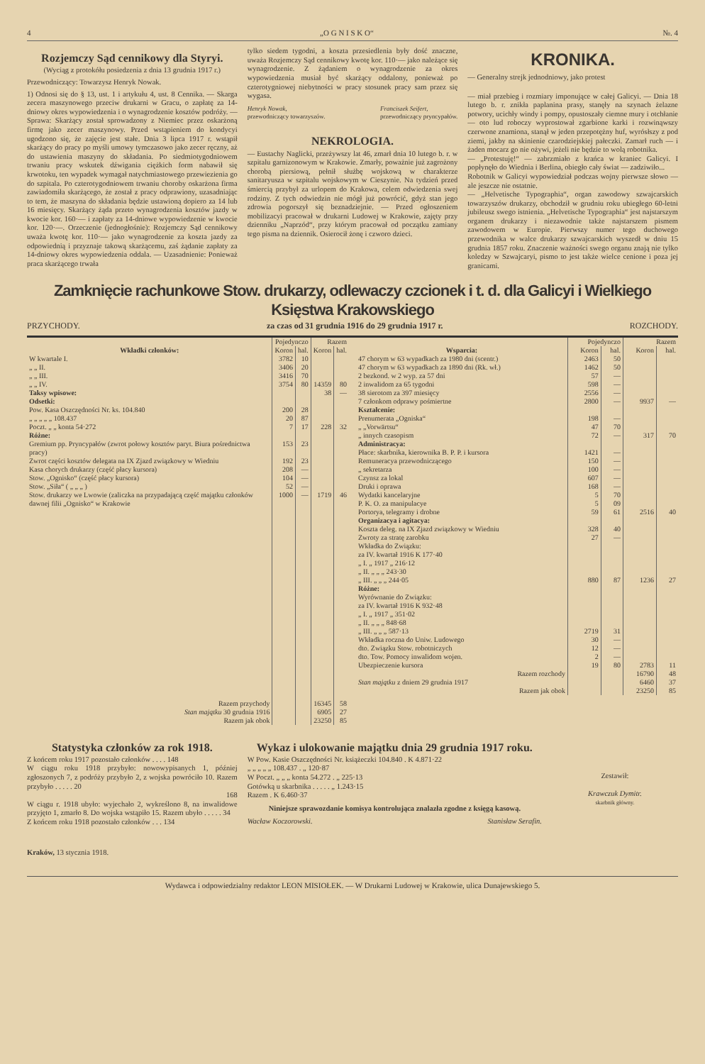4 „O G N I S K O“№. 4
Rozjemczy Sąd cennikowy dla Styryi.
(Wyciąg z protokółu posiedzenia z dnia 13 grudnia 1917 r.)
Przewodniczący: Towarzysz Henryk Nowak.
1) Odnosi się do § 13, ust. 1 i artykułu 4, ust. 8 Cennika. — Skarga zecera maszynowego przeciw drukarni w Gracu, o zapłatę za 14-dniowy okres wypowiedzenia i o wynagrodzenie kosztów podróży. — Sprawa: Skarżący został sprowadzony z Niemiec przez oskarżoną firmę jako zecer maszynowy. Przed wstąpieniem do kondycyi ugodzono się, że zajęcie jest stałe. Dnia 3 lipca 1917 r. wstąpił skarżący do pracy po myśli umowy tymczasowo jako zecer ręczny, aż do ustawienia maszyny do składania. Po siedmiotygodniowem trwaniu pracy wskutek dźwigania ciężkich form nabawił się krwotoku, ten wypadek wymagał natychmiastowego przewiezienia go do szpitala. Po czterotygodniowem trwaniu choroby oskarżona firma zawiadomiła skarżącego, że został z pracy odprawiony, uzasadniając to tem, że maszyna do składania będzie ustawioną dopiero za 14 lub 16 miesięcy. Skarżący żąda przeto wynagrodzenia kosztów jazdy w kwocie kor. 160·— i zapłaty za 14-dniowe wypowiedzenie w kwocie kor. 120·—. Orzeczenie (jednogłośnie): Rozjemczy Sąd cennikowy uważa kwotę kor. 110·— jako wynagrodzenie za koszta jazdy za odpowiednią i przyznaje takową skarżącemu, zaś żądanie zapłaty za 14-dniowy okres wypowiedzenia oddala. — Uzasadnienie: Ponieważ praca skarżącego trwała
tylko siedem tygodni, a koszta przesiedlenia były dość znaczne, uważa Rozjemczy Sąd cennikowy kwotę kor. 110·— jako należące się wynagrodzenie. Z żądaniem o wynagrodzenie za okres wypowiedzenia musiał być skarżący oddalony, ponieważ po czterotygniowej niebytności w pracy stosunek pracy sam przez się wygasa.
Henryk Nowak,
przewodniczący towarzyszów. Franciszek Seifert,
przewodniczący pryncypałów.
NEKROLOGIA.
— Eustachy Naglicki, przeżywszy lat 46, zmarł dnia 10 lutego b. r. w szpitalu garnizonowym w Krakowie. Zmarły, poważnie już zagrożony chorobą piersiową, pełnił służbę wojskową w charakterze sanitaryusza w szpitalu wojskowym w Cieszynie. Na tydzień przed śmiercią przybył za urlopem do Krakowa, celem odwiedzenia swej rodziny. Z tych odwiedzin nie mógł już powrócić, gdyż stan jego zdrowia pogorszył się beznadziejnie. — Przed ogłoszeniem mobilizacyi pracował w drukarni Ludowej w Krakowie, zajęty przy dzienniku „Naprzód“, przy którym pracował od początku zamiany tego pisma na dziennik. Osierocił żonę i czworo dzieci.
KRONIKA.
— Generalny strejk jednodniowy, jako protest
— miał przebieg i rozmiary imponujące w całej Galicyi. — Dnia 18 lutego b. r. znikła paplanina prasy, stanęły na szynach żelazne potwory, ucichły windy i pompy, opustoszały ciemne mury i otchłanie — oto lud roboczy wyprostował zgarbione karki i rozwinąwszy czerwone znamiona, stanął w jeden przepotężny huf, wyrósłszy z pod ziemi, jakby na skinienie czarodziejskiej pałeczki. Zamarł ruch — i żaden mocarz go nie ożywi, jeżeli nie będzie to wolą robotnika.
— „Protestuję!“ — zabrzmiało z krańca w kraniec Galicyi. I popłynęło do Wiednia i Berlina, obiegło cały świat — zadziwiło...
Robotnik w Galicyi wypowiedział podczas wojny pierwsze słowo — ale jeszcze nie ostatnie.
— „Helvetische Typographia“, organ zawodowy szwajcarskich towarzyszów drukarzy, obchodził w grudniu roku ubiegłego 60-letni jubileusz swego istnienia. „Helvetische Typographia“ jest najstarszym organem drukarzy i niezawodnie także najstarszem pismem zawodowem w Europie. Pierwszy numer tego duchowego przewodnika w walce drukarzy szwajcarskich wyszedł w dniu 15 grudnia 1857 roku. Znaczenie ważności swego organu znają nie tylko koledzy w Szwajcaryi, pismo to jest także wielce cenione i poza jej granicami.
Zamknięcie rachunkowe Stow. drukarzy, odlewaczy czcionek i t. d. dla Galicyi i Wielkiego Księstwa Krakowskiego
PRZYCHODY. za czas od 31 grudnia 1916 do 29 grudnia 1917 r. ROZCHODY.
| | Pojedynczo | | Razem | |
| --- | --- | --- | --- | --- |
| Wkładki członków: | Koron | hal. | Koron | hal. |
| W kwartale I. | 3782 | 10 | | |
| „ „ II. | 3406 | 20 | | |
| „ „ III. | 3416 | 70 | | |
| „ „ IV. | 3754 | 80 | 14359 | 80 |
| Taksy wpisowe: | | | 38 | — |
| Odsetki: | | | | |
| Pow. Kasa Oszczędności Nr. ks. 104.840 | 200 | 28 | | |
| „ „ „ „ „ 108.437 | 20 | 87 | | |
| Poczt. „ „ konta 54·272 | 7 | 17 | 228 | 32 |
| Różne: | | | | |
| Gremium pp. Pryncypałów (zwrot połowy kosztów paryt. Biura pośrednictwa pracy) | 153 | 23 | | |
| Zwrot części kosztów delegata na IX Zjazd związkowy w Wiedniu | 192 | 23 | | |
| Kasa chorych drukarzy (część płacy kursora) | 208 | — | | |
| Stow. „Ognisko“ (część płacy kursora) | 104 | — | | |
| Stow. „Siła“ ( „ „ „ ) | 52 | — | | |
| Stow. drukarzy we Lwowie (zaliczka na przypadającą część majątku członków dawnej filii „Ognisko“ w Krakowie | 1000 | — | 1719 | 46 |
| Razem przychody | | | 16345 | 58 |
| Stan majątku 30 grudnia 1916 | | | 6905 | 27 |
| Razem jak obok | | | 23250 | 85 |
| | Pojedynczo | | Razem | |
| --- | --- | --- | --- | --- |
| Wsparcia: | Koron | hal. | Koron | hal. |
| 47 chorym w 63 wypadkach za 1980 dni (scentr.) | 2463 | 50 | | |
| 47 chorym w 63 wypadkach za 1890 dni (Rk. wł.) | 1462 | 50 | | |
| 2 bezkond. w 2 wyp. za 57 dni | 57 | — | | |
| 2 inwalidom za 65 tygodni | 598 | — | | |
| 38 sierotom za 397 miesięcy | 2556 | — | | |
| 7 członkom odprawy pośmiertne | 2800 | — | 9937 | — |
| Kształcenie: | | | | |
| Prenumerata „Ogniska“ | 198 | — | | |
| „ „Vorwärtsu“ | 47 | 70 | | |
| „ innych czasopism | 72 | — | 317 | 70 |
| Administracya: | | | | |
| Płace: skarbnika, kierownika B. P. P. i kursora | 1421 | — | | |
| Remuneracya przewodniczącego | 150 | — | | |
| „ sekretarza | 100 | — | | |
| Czynsz za lokal | 607 | — | | |
| Druki i oprawa | 168 | — | | |
| Wydatki kancelaryjne | 5 | 70 | | |
| P. K. O. za manipulacye | 5 | 09 | | |
| Portorya, telegramy i drobne | 59 | 61 | 2516 | 40 |
| Organizacya i agitacya: | | | | |
| Koszta deleg. na IX Zjazd związkowy w Wiedniu | 328 | 40 | | |
| Zwroty za stratę zarobku | 27 | — | | |
| Wkładka do Związku: za IV. kwartał 1916 K 177·40 „ I. „ 1917 „ 216·12 „ II. „ „ „ 243·30 „ III. „ „ „ 244·05 | 880 | 87 | 1236 | 27 |
| Różne: | | | | |
| Wyrównanie do Związku: za IV. kwartał 1916 K 932·48 „ I. „ 1917 „ 351·02 „ II. „ „ „ 848·68 „ III. „ „ „ 587·13 | 2719 | 31 | | |
| Wkładka roczna do Uniw. Ludowego | 30 | — | | |
| dto. Związku Stow. robotniczych | 12 | — | | |
| dto. Tow. Pomocy inwalidom wojen. | 2 | — | | |
| Ubezpieczenie kursora | 19 | 80 | 2783 | 11 |
| Razem rozchody | | | 16790 | 48 |
| Stan majątku z dniem 29 grudnia 1917 | | | 6460 | 37 |
| Razem jak obok | | | 23250 | 85 |
Statystyka członków za rok 1918.
Z końcem roku 1917 pozostało członków . . . . 148
W ciągu roku 1918 przybyło: nowowypisanych 1, później zgłoszonych 7, z podróży przybyło 2, z wojska powróciło 10. Razem przybyło . . . . . 20
168
W ciągu r. 1918 ubyło: wyjechało 2, wykreślono 8, na inwalidowe przyjęto 1, zmarło 8. Do wojska wstąpiło 15. Razem ubyło . . . . . 34
Z końcem roku 1918 pozostało członków . . . 134
Kraków, 13 stycznia 1918.
Wykaz i ulokowanie majątku dnia 29 grudnia 1917 roku.
W Pow. Kasie Oszczędności Nr. książeczki 104.840 . K 4.871·22
„ „ „ „ „ 108.437 . „ 120·87
W Poczt. „ „ „ konta 54.272 . „ 225·13
Gotówką u skarbnika . . . . . „ 1.243·15
Razem . K 6.460·37
Niniejsze sprawozdanie komisya kontrolująca znalazła zgodne z księgą kasową.
Wacław Koczorowski. Stanisław Serafin.
Zestawił:
Krawczuk Dymitr.
skarbnik główny.
Wydawca i odpowiedzialny redaktor LEON MISIOŁEK. — W Drukarni Ludowej w Krakowie, ulica Dunajewskiego 5.